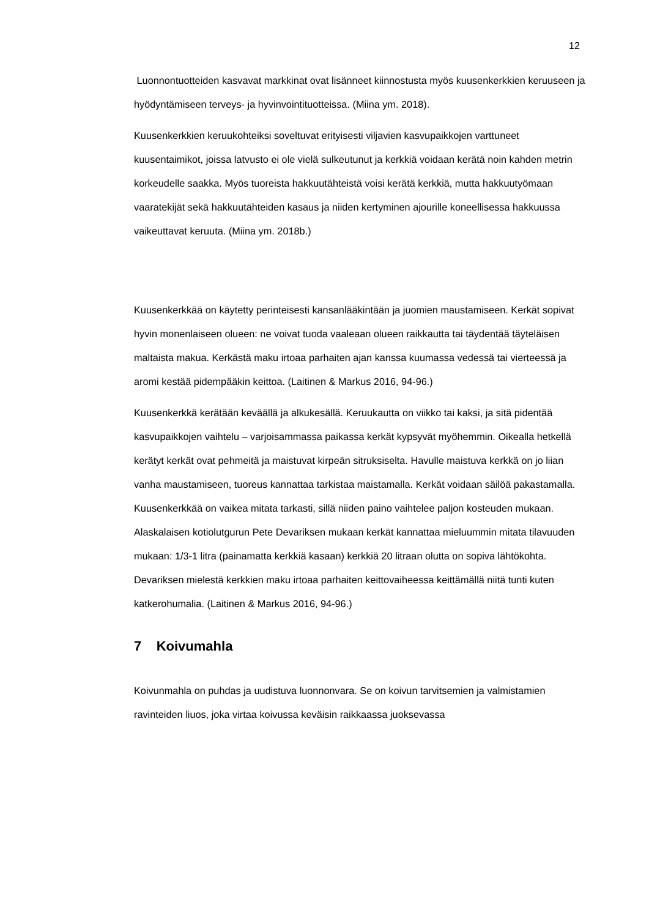12
Luonnontuotteiden kasvavat markkinat ovat lisänneet kiinnostusta myös kuusen­kerkkien keruuseen ja hyödyntämiseen terveys- ja hyvinvointituotteissa. (Miina ym. 2018).
Kuusenkerkkien keruukohteiksi soveltuvat erityisesti viljavien kasvupaikkojen varttu­neet kuusentaimikot, joissa latvusto ei ole vielä sulkeutunut ja kerkkiä voidaan kerätä noin kahden metrin korkeudelle saakka. Myös tuoreista hakkuutähteistä voisi kerätä kerkkiä, mutta hakkuutyömaan vaaratekijät sekä hakkuutähteiden kasaus ja niiden kertyminen ajourille koneellisessa hakkuussa vaikeuttavat keruuta. (Miina ym. 2018b.)
Kuusenkerkkää on käytetty perinteisesti kansanlääkintään ja juomien maustamiseen. Kerkät sopivat hyvin monenlaiseen olueen: ne voivat tuoda vaaleaan olueen raik­kautta tai täydentää täyteläisen maltaista makua. Kerkästä maku irtoaa parhaiten ajan kanssa kuumassa vedessä tai vierteessä ja aromi kestää pidempääkin keittoa. (Laitinen & Markus 2016, 94-96.)
Kuusenkerkkä kerätään keväällä ja alkukesällä. Keruukautta on viikko tai kaksi, ja sitä pidentää kasvupaikkojen vaihtelu – varjoisammassa paikassa kerkät kypsyvät myö­hemmin. Oikealla hetkellä kerätyt kerkät ovat pehmeitä ja maistuvat kirpeän sitruksi­selta. Havulle maistuva kerkkä on jo liian vanha maustamiseen, tuoreus kannattaa tarkistaa maistamalla. Kerkät voidaan säilöä pakastamalla. Kuusenkerkkää on vaikea mitata tarkasti, sillä niiden paino vaihtelee paljon kosteuden mukaan. Alaskalaisen kotiolutgurun Pete Devariksen mukaan kerkät kannattaa mieluummin mitata tilavuu­den mukaan: 1/3-1 litra (painamatta kerkkiä kasaan) kerkkiä 20 litraan olutta on so­piva lähtökohta. Devariksen mielestä kerkkien maku irtoaa parhaiten keittovaiheessa keittämällä niitä tunti kuten katkerohumalia. (Laitinen & Markus 2016, 94-96.)
7 Koivumahla
Koivunmahla on puhdas ja uudistuva luonnonvara. Se on koivun tarvitsemien ja val­mistamien ravinteiden liuos, joka virtaa koivussa keväisin raikkaassa juoksevassa